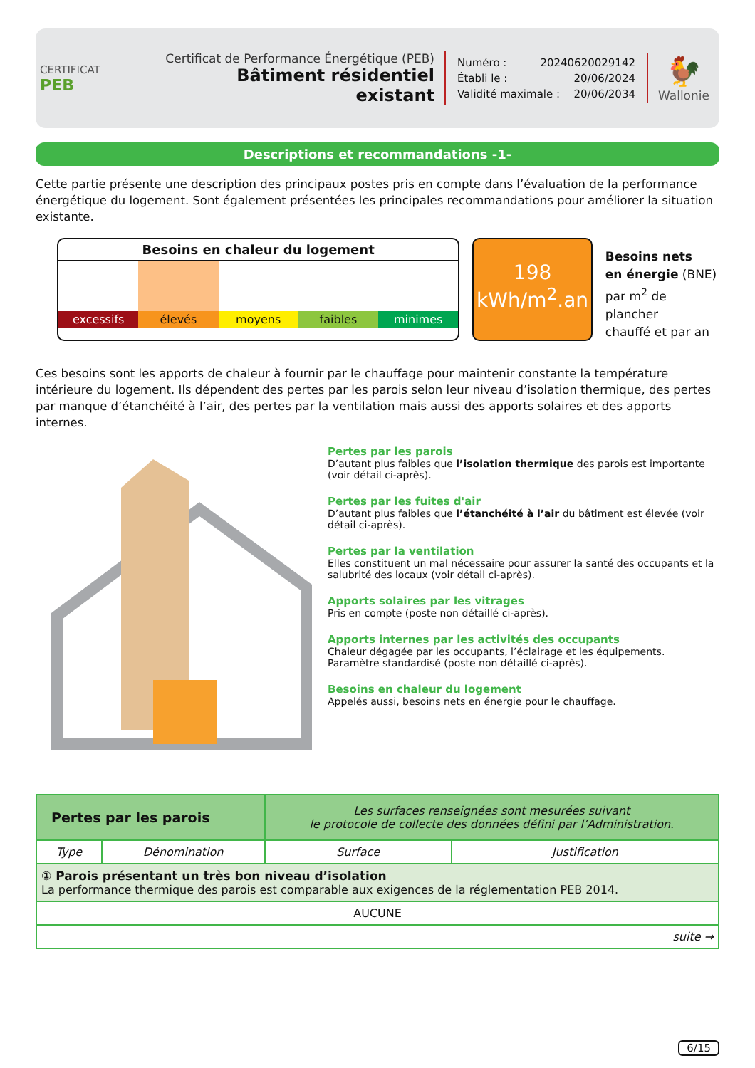CERTIFICAT
PEB
Certificat de Performance Énergétique (PEB)
Bâtiment résidentiel existant
Numéro : 20240620029142
Établi le : 20/06/2024
Validité maximale : 20/06/2034
🐓
Wallonie
Descriptions et recommandations -1-
Cette partie présente une description des principaux postes pris en compte dans l’évaluation de la performance énergétique du logement. Sont également présentées les principales recommandations pour améliorer la situation existante.
Besoins en chaleur du logement
excessifs élevés moyens faibles minimes
198
kWh/m<sup>2</sup>.an
Besoins nets
en énergie (BNE)
par m<sup>2</sup> de plancher
chauffé et par an
Ces besoins sont les apports de chaleur à fournir par le chauffage pour maintenir constante la température intérieure du logement. Ils dépendent des pertes par les parois selon leur niveau d’isolation thermique, des pertes par manque d’étanchéité à l’air, des pertes par la ventilation mais aussi des apports solaires et des apports internes.
Pertes par les parois
D’autant plus faibles que l’isolation thermique des parois est importante (voir détail ci-après).
Pertes par les fuites d'air
D’autant plus faibles que l’étanchéité à l’air du bâtiment est élevée (voir détail ci-après).
Pertes par la ventilation
Elles constituent un mal nécessaire pour assurer la santé des occupants et la salubrité des locaux (voir détail ci-après).
Apports solaires par les vitrages
Pris en compte (poste non détaillé ci-après).
Apports internes par les activités des occupants
Chaleur dégagée par les occupants, l’éclairage et les équipements. Paramètre standardisé (poste non détaillé ci-après).
Besoins en chaleur du logement
Appelés aussi, besoins nets en énergie pour le chauffage.
| Pertes par les parois | | Les surfaces renseignées sont mesurées suivant le protocole de collecte des données défini par l’Administration. | |
| Type | Dénomination | Surface | Justification |
| ① Parois présentant un très bon niveau d’isolation La performance thermique des parois est comparable aux exigences de la réglementation PEB 2014. | | | |
| AUCUNE | | | |
| suite → | | | |
6/15